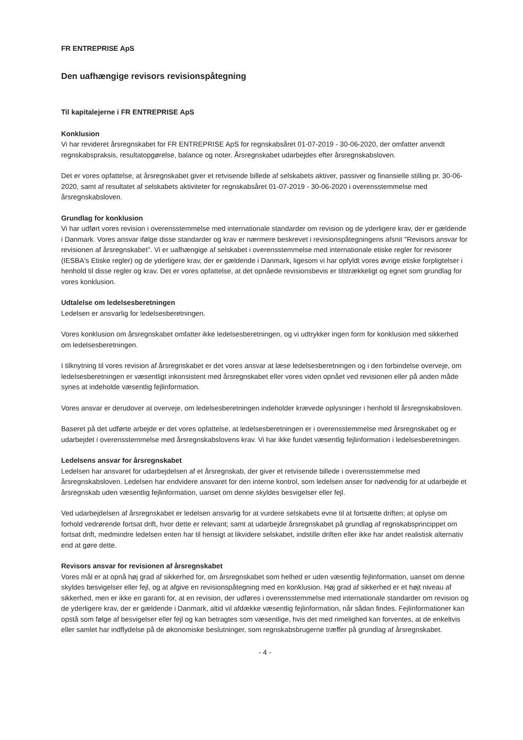FR ENTREPRISE ApS
Den uafhængige revisors revisionspåtegning
Til kapitalejerne i FR ENTREPRISE ApS
Konklusion
Vi har revideret årsregnskabet for FR ENTREPRISE ApS for regnskabsåret 01-07-2019 - 30-06-2020, der omfatter anvendt regnskabspraksis, resultatopgørelse, balance og noter. Årsregnskabet udarbejdes efter årsregnskabsloven.
Det er vores opfattelse, at årsregnskabet giver et retvisende billede af selskabets aktiver, passiver og finansielle stilling pr. 30-06-2020, samt af resultatet af selskabets aktiviteter for regnskabsåret 01-07-2019 - 30-06-2020 i overensstemmelse med årsregnskabsloven.
Grundlag for konklusion
Vi har udført vores revision i overensstemmelse med internationale standarder om revision og de yderligere krav, der er gældende i Danmark. Vores ansvar ifølge disse standarder og krav er nærmere beskrevet i revisionspåtegningens afsnit "Revisors ansvar for revisionen af årsregnskabet". Vi er uafhængige af selskabet i overensstemmelse med internationale etiske regler for revisorer (IESBA's Etiske regler) og de yderligere krav, der er gældende i Danmark, ligesom vi har opfyldt vores øvrige etiske forpligtelser i henhold til disse regler og krav. Det er vores opfattelse, at det opnåede revisionsbevis er tilstrækkeligt og egnet som grundlag for vores konklusion.
Udtalelse om ledelsesberetningen
Ledelsen er ansvarlig for ledelsesberetningen.
Vores konklusion om årsregnskabet omfatter ikke ledelsesberetningen, og vi udtrykker ingen form for konklusion med sikkerhed om ledelsesberetningen.
I tilknytning til vores revision af årsregnskabet er det vores ansvar at læse ledelsesberetningen og i den forbindelse overveje, om ledelsesberetningen er væsentligt inkonsistent med årsregnskabet eller vores viden opnået ved revisionen eller på anden måde synes at indeholde væsentlig fejlinformation.
Vores ansvar er derudover at overveje, om ledelsesberetningen indeholder krævede oplysninger i henhold til årsregnskabsloven.
Baseret på det udførte arbejde er det vores opfattelse, at ledelsesberetningen er i overensstemmelse med årsregnskabet og er udarbejdet i overensstemmelse med årsregnskabslovens krav. Vi har ikke fundet væsentlig fejlinformation i ledelsesberetningen.
Ledelsens ansvar for årsregnskabet
Ledelsen har ansvaret for udarbejdelsen af et årsregnskab, der giver et retvisende billede i overensstemmelse med årsregnskabsloven. Ledelsen har endvidere ansvaret for den interne kontrol, som ledelsen anser for nødvendig for at udarbejde et årsregnskab uden væsentlig fejlinformation, uanset om denne skyldes besvigelser eller fejl.
Ved udarbejdelsen af årsregnskabet er ledelsen ansvarlig for at vurdere selskabets evne til at fortsætte driften; at oplyse om forhold vedrørende fortsat drift, hvor dette er relevant; samt at udarbejde årsregnskabet på grundlag af regnskabsprincippet om fortsat drift, medmindre ledelsen enten har til hensigt at likvidere selskabet, indstille driften eller ikke har andet realistisk alternativ end at gøre dette.
Revisors ansvar for revisionen af årsregnskabet
Vores mål er at opnå høj grad af sikkerhed for, om årsregnskabet som helhed er uden væsentlig fejlinformation, uanset om denne skyldes besvigelser eller fejl, og at afgive en revisionspåtegning med en konklusion. Høj grad af sikkerhed er et højt niveau af sikkerhed, men er ikke en garanti for, at en revision, der udføres i overensstemmelse med internationale standarder om revision og de yderligere krav, der er gældende i Danmark, altid vil afdække væsentlig fejlinformation, når sådan findes. Fejlinformationer kan opstå som følge af besvigelser eller fejl og kan betragtes som væsentlige, hvis det med rimelighed kan forventes, at de enkeltvis eller samlet har indflydelse på de økonomiske beslutninger, som regnskabsbrugerne træffer på grundlag af årsregnskabet.
- 4 -